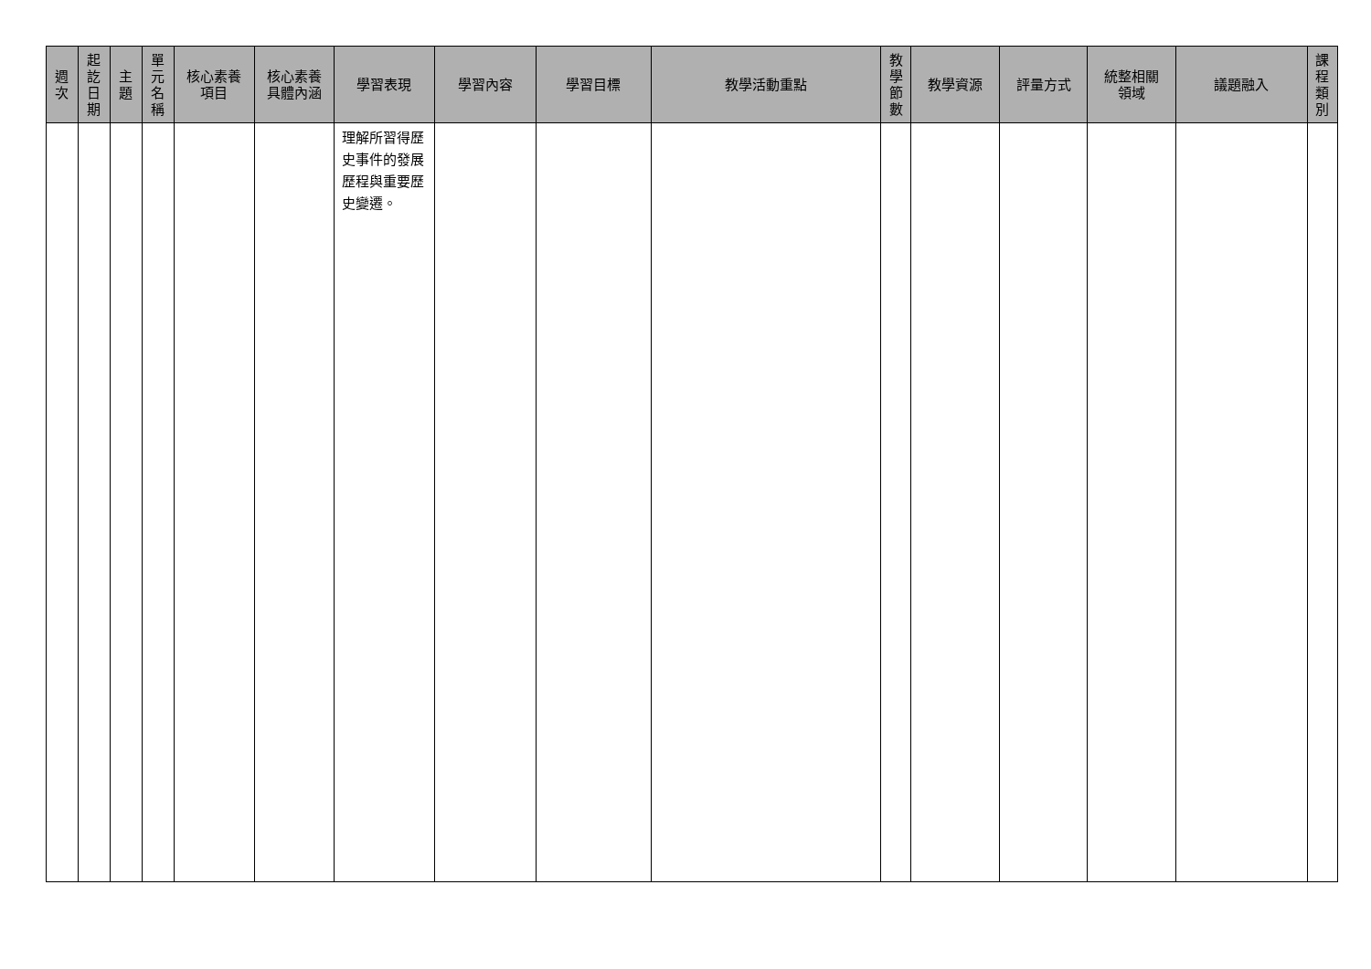| 週 次 | 起 訖 日 期 | 主 題 | 單 元 名 稱 | 核心素養 項目 | 核心素養 具體內涵 | 學習表現 | 學習內容 | 學習目標 | 教學活動重點 | 教 學 節 數 | 教學資源 | 評量方式 | 統整相關 領域 | 議題融入 | 課 程 類 別 |
| --- | --- | --- | --- | --- | --- | --- | --- | --- | --- | --- | --- | --- | --- | --- | --- |
| | | | | | | 理解所習得歷史事件的發展歷程與重要歷史變遷。 | | | | | | | | | |